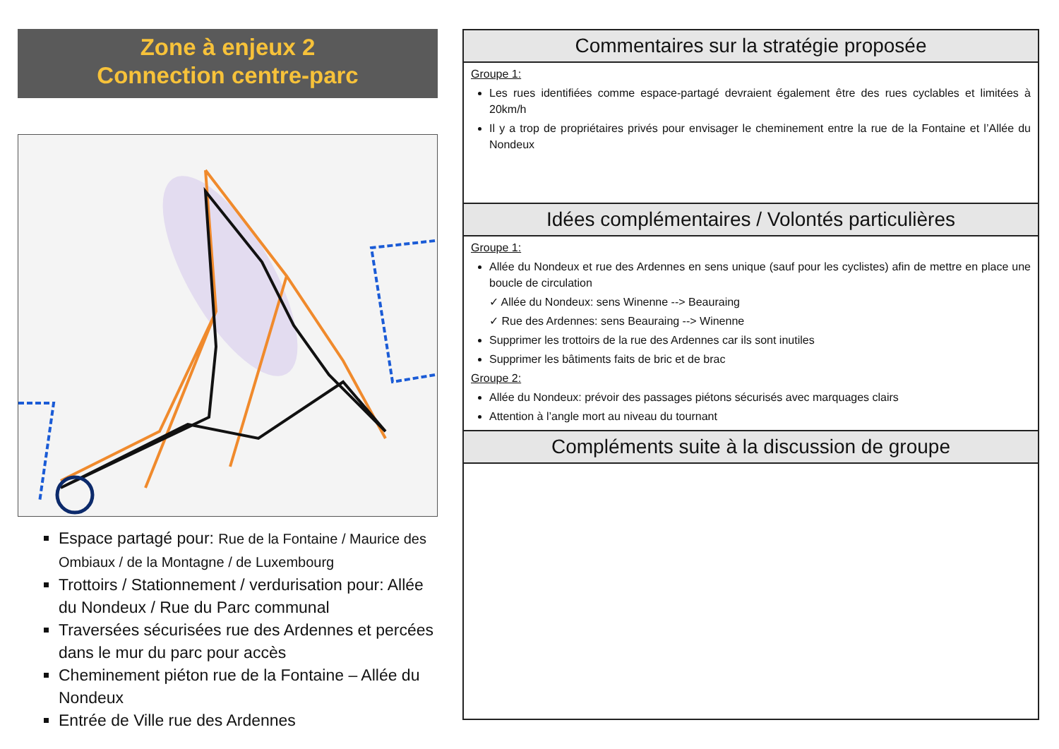Zone à enjeux 2
Connection centre-parc
Espace partagé pour: Rue de la Fontaine / Maurice des Ombiaux / de la Montagne / de Luxembourg
Trottoirs / Stationnement / verdurisation pour: Allée du Nondeux / Rue du Parc communal
Traversées sécurisées rue des Ardennes et percées dans le mur du parc pour accès
Cheminement piéton rue de la Fontaine – Allée du Nondeux
Entrée de Ville rue des Ardennes
Commentaires sur la stratégie proposée
Groupe 1:
Les rues identifiées comme espace-partagé devraient également être des rues cyclables et limitées à 20km/h
Il y a trop de propriétaires privés pour envisager le cheminement entre la rue de la Fontaine et l’Allée du Nondeux
Idées complémentaires / Volontés particulières
Groupe 1:
Allée du Nondeux et rue des Ardennes en sens unique (sauf pour les cyclistes) afin de mettre en place une boucle de circulation
✓ Allée du Nondeux: sens Winenne --> Beauraing
✓ Rue des Ardennes: sens Beauraing --> Winenne
Supprimer les trottoirs de la rue des Ardennes car ils sont inutiles
Supprimer les bâtiments faits de bric et de brac
Groupe 2:
Allée du Nondeux: prévoir des passages piétons sécurisés avec marquages clairs
Attention à l’angle mort au niveau du tournant
Compléments suite à la discussion de groupe